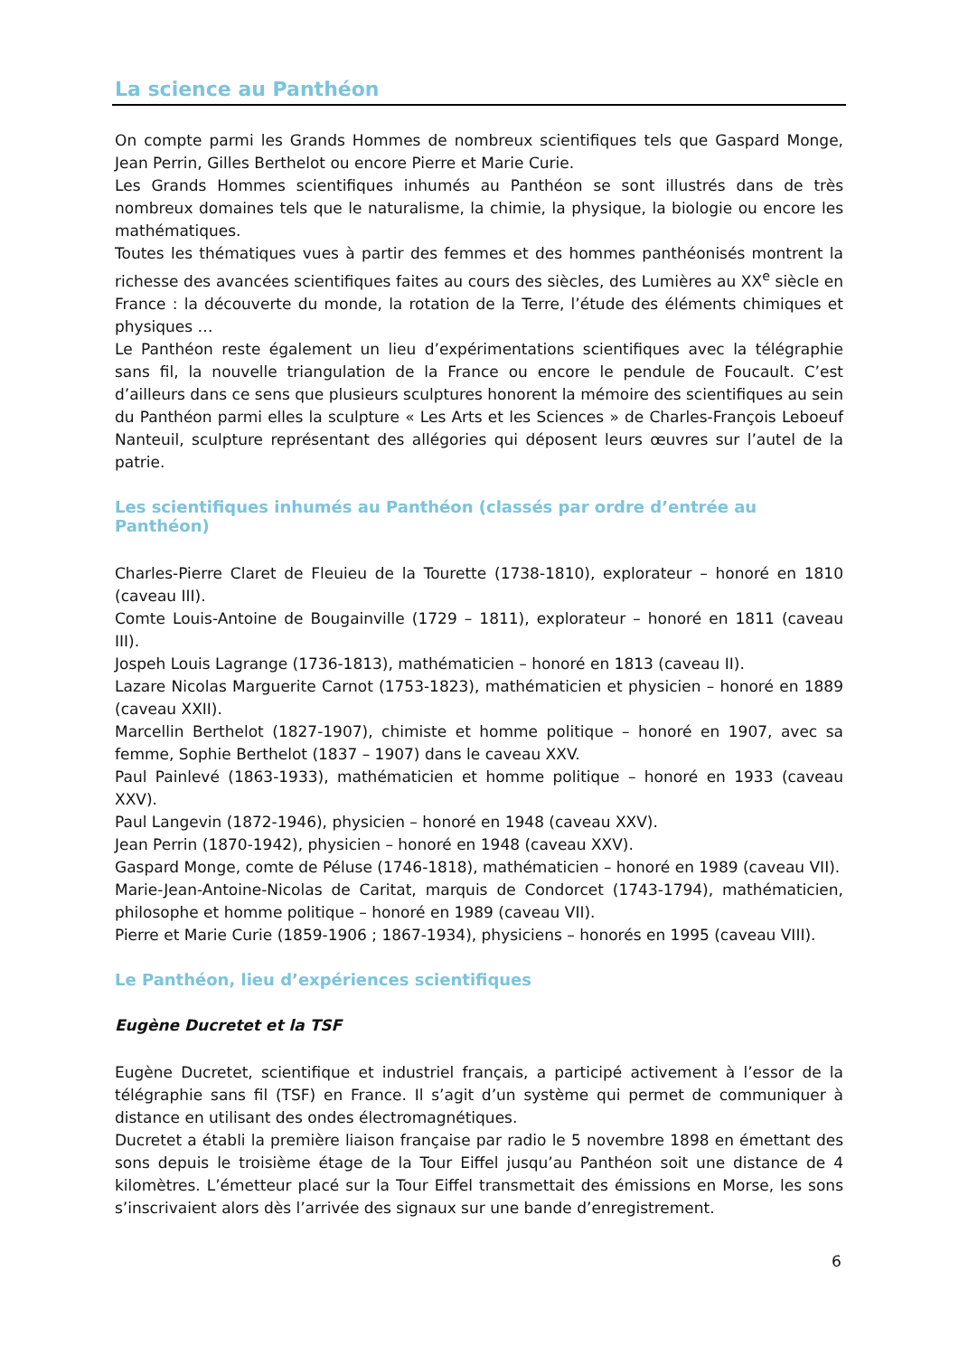La science au Panthéon
On compte parmi les Grands Hommes de nombreux scientifiques tels que Gaspard Monge, Jean Perrin, Gilles Berthelot ou encore Pierre et Marie Curie.
Les Grands Hommes scientifiques inhumés au Panthéon se sont illustrés dans de très nombreux domaines tels que le naturalisme, la chimie, la physique, la biologie ou encore les mathématiques.
Toutes les thématiques vues à partir des femmes et des hommes panthéonisés montrent la richesse des avancées scientifiques faites au cours des siècles, des Lumières au XX<sup>e</sup> siècle en France : la découverte du monde, la rotation de la Terre, l’étude des éléments chimiques et physiques …
Le Panthéon reste également un lieu d’expérimentations scientifiques avec la télégraphie sans fil, la nouvelle triangulation de la France ou encore le pendule de Foucault. C’est d’ailleurs dans ce sens que plusieurs sculptures honorent la mémoire des scientifiques au sein du Panthéon parmi elles la sculpture « Les Arts et les Sciences » de Charles-François Leboeuf Nanteuil, sculpture représentant des allégories qui déposent leurs œuvres sur l’autel de la patrie.
Les scientifiques inhumés au Panthéon (classés par ordre d’entrée au Panthéon)
Charles-Pierre Claret de Fleuieu de la Tourette (1738-1810), explorateur – honoré en 1810 (caveau III).
Comte Louis-Antoine de Bougainville (1729 – 1811), explorateur – honoré en 1811 (caveau III).
Jospeh Louis Lagrange (1736-1813), mathématicien – honoré en 1813 (caveau II).
Lazare Nicolas Marguerite Carnot (1753-1823), mathématicien et physicien – honoré en 1889 (caveau XXII).
Marcellin Berthelot (1827-1907), chimiste et homme politique – honoré en 1907, avec sa femme, Sophie Berthelot (1837 – 1907) dans le caveau XXV.
Paul Painlevé (1863-1933), mathématicien et homme politique – honoré en 1933 (caveau XXV).
Paul Langevin (1872-1946), physicien – honoré en 1948 (caveau XXV).
Jean Perrin (1870-1942), physicien – honoré en 1948 (caveau XXV).
Gaspard Monge, comte de Péluse (1746-1818), mathématicien – honoré en 1989 (caveau VII).
Marie-Jean-Antoine-Nicolas de Caritat, marquis de Condorcet (1743-1794), mathématicien, philosophe et homme politique – honoré en 1989 (caveau VII).
Pierre et Marie Curie (1859-1906 ; 1867-1934), physiciens – honorés en 1995 (caveau VIII).
Le Panthéon, lieu d’expériences scientifiques
Eugène Ducretet et la TSF
Eugène Ducretet, scientifique et industriel français, a participé activement à l’essor de la télégraphie sans fil (TSF) en France. Il s’agit d’un système qui permet de communiquer à distance en utilisant des ondes électromagnétiques.
Ducretet a établi la première liaison française par radio le 5 novembre 1898 en émettant des sons depuis le troisième étage de la Tour Eiffel jusqu’au Panthéon soit une distance de 4 kilomètres. L’émetteur placé sur la Tour Eiffel transmettait des émissions en Morse, les sons s’inscrivaient alors dès l’arrivée des signaux sur une bande d’enregistrement.
6